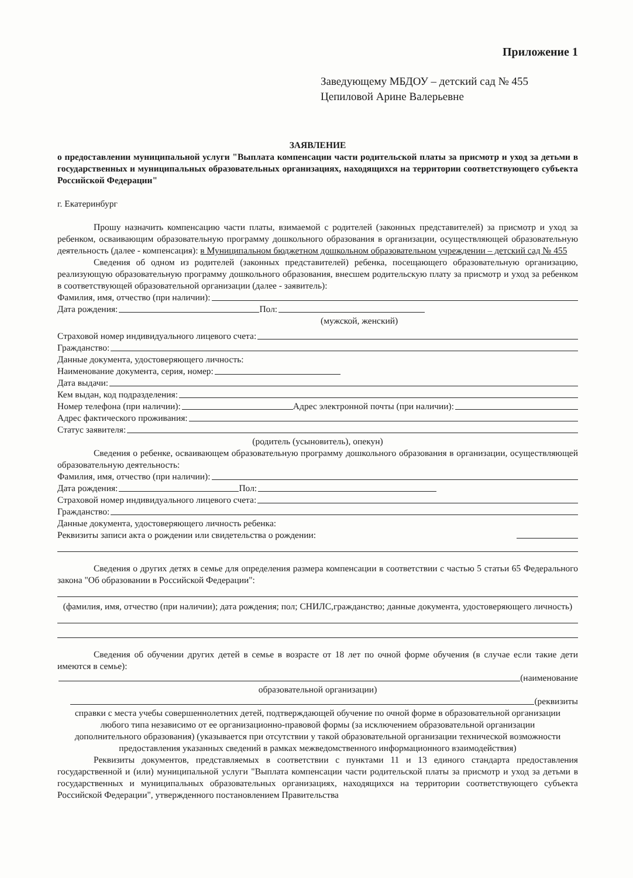Приложение 1
Заведующему МБДОУ – детский сад № 455
Цепиловой Арине Валерьевне
ЗАЯВЛЕНИЕ
о предоставлении муниципальной услуги "Выплата компенсации части родительской платы за присмотр и уход за детьми в государственных и муниципальных образовательных организациях, находящихся на территории соответствующего субъекта Российской Федерации"
г. Екатеринбург
Прошу назначить компенсацию части платы, взимаемой с родителей (законных представителей) за присмотр и уход за ребенком, осваивающим образовательную программу дошкольного образования в организации, осуществляющей образовательную деятельность (далее - компенсация): в Муниципальном бюджетном дошкольном образовательном учреждении – детский сад № 455
Сведения об одном из родителей (законных представителей) ребенка, посещающего образовательную организацию, реализующую образовательную программу дошкольного образования, внесшем родительскую плату за присмотр и уход за ребенком в соответствующей образовательной организации (далее - заявитель):
Фамилия, имя, отчество (при наличии):
Дата рождения: Пол:
(мужской, женский)
Страховой номер индивидуального лицевого счета:
Гражданство:
Данные документа, удостоверяющего личность:
Наименование документа, серия, номер:
Дата выдачи:
Кем выдан, код подразделения:
Номер телефона (при наличии): Адрес электронной почты (при наличии):
Адрес фактического проживания:
Статус заявителя:
(родитель (усыновитель), опекун)
Сведения о ребенке, осваивающем образовательную программу дошкольного образования в организации, осуществляющей образовательную деятельность:
Фамилия, имя, отчество (при наличии):
Дата рождения: Пол:
Страховой номер индивидуального лицевого счета:
Гражданство:
Данные документа, удостоверяющего личность ребенка:
Реквизиты записи акта о рождении или свидетельства о рождении:
Сведения о других детях в семье для определения размера компенсации в соответствии с частью 5 статьи 65 Федерального закона "Об образовании в Российской Федерации":
(фамилия, имя, отчество (при наличии); дата рождения; пол; СНИЛС,гражданство; данные документа, удостоверяющего личность)
Сведения об обучении других детей в семье в возрасте от 18 лет по очной форме обучения (в случае если такие дети имеются в семье):
(наименование
образовательной организации)
(реквизиты
справки с места учебы совершеннолетних детей, подтверждающей обучение по очной форме в образовательной организации любого типа независимо от ее организационно-правовой формы (за исключением образовательной организации дополнительного образования) (указывается при отсутствии у такой образовательной организации технической возможности предоставления указанных сведений в рамках межведомственного информационного взаимодействия)
Реквизиты документов, представляемых в соответствии с пунктами 11 и 13 единого стандарта предоставления государственной и (или) муниципальной услуги "Выплата компенсации части родительской платы за присмотр и уход за детьми в государственных и муниципальных образовательных организациях, находящихся на территории соответствующего субъекта Российской Федерации", утвержденного постановлением Правительства